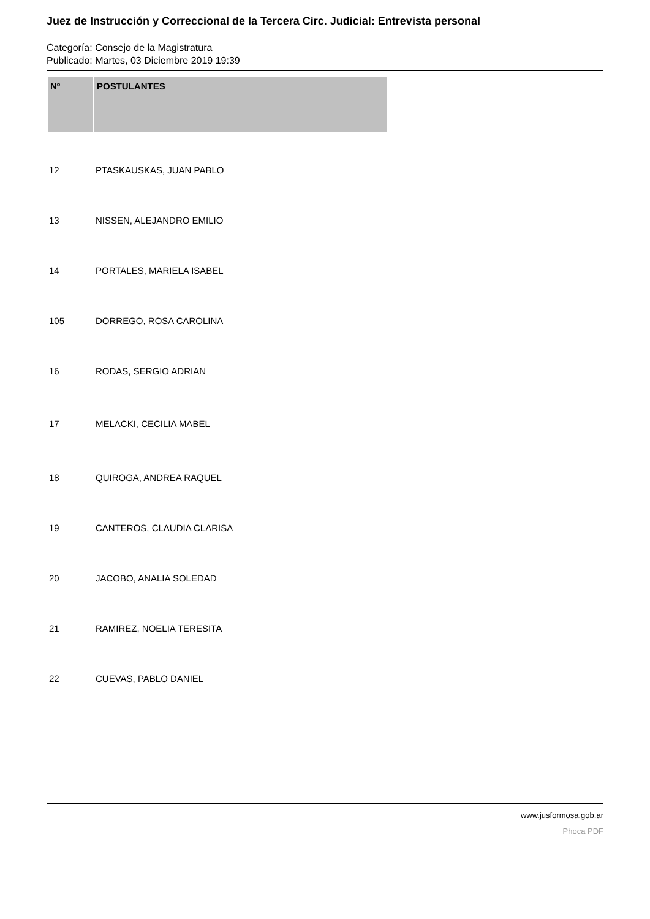Juez de Instrucción y Correccional de la Tercera Circ. Judicial: Entrevista personal
Categoría: Consejo de la Magistratura
Publicado: Martes, 03 Diciembre 2019 19:39
| Nº | POSTULANTES |
| --- | --- |
| 12 | PTASKAUSKAS, JUAN PABLO |
| 13 | NISSEN, ALEJANDRO EMILIO |
| 14 | PORTALES, MARIELA ISABEL |
| 105 | DORREGO, ROSA CAROLINA |
| 16 | RODAS, SERGIO ADRIAN |
| 17 | MELACKI, CECILIA MABEL |
| 18 | QUIROGA, ANDREA RAQUEL |
| 19 | CANTEROS, CLAUDIA CLARISA |
| 20 | JACOBO, ANALIA SOLEDAD |
| 21 | RAMIREZ, NOELIA TERESITA |
| 22 | CUEVAS, PABLO DANIEL |
www.jusformosa.gob.ar
Phoca PDF